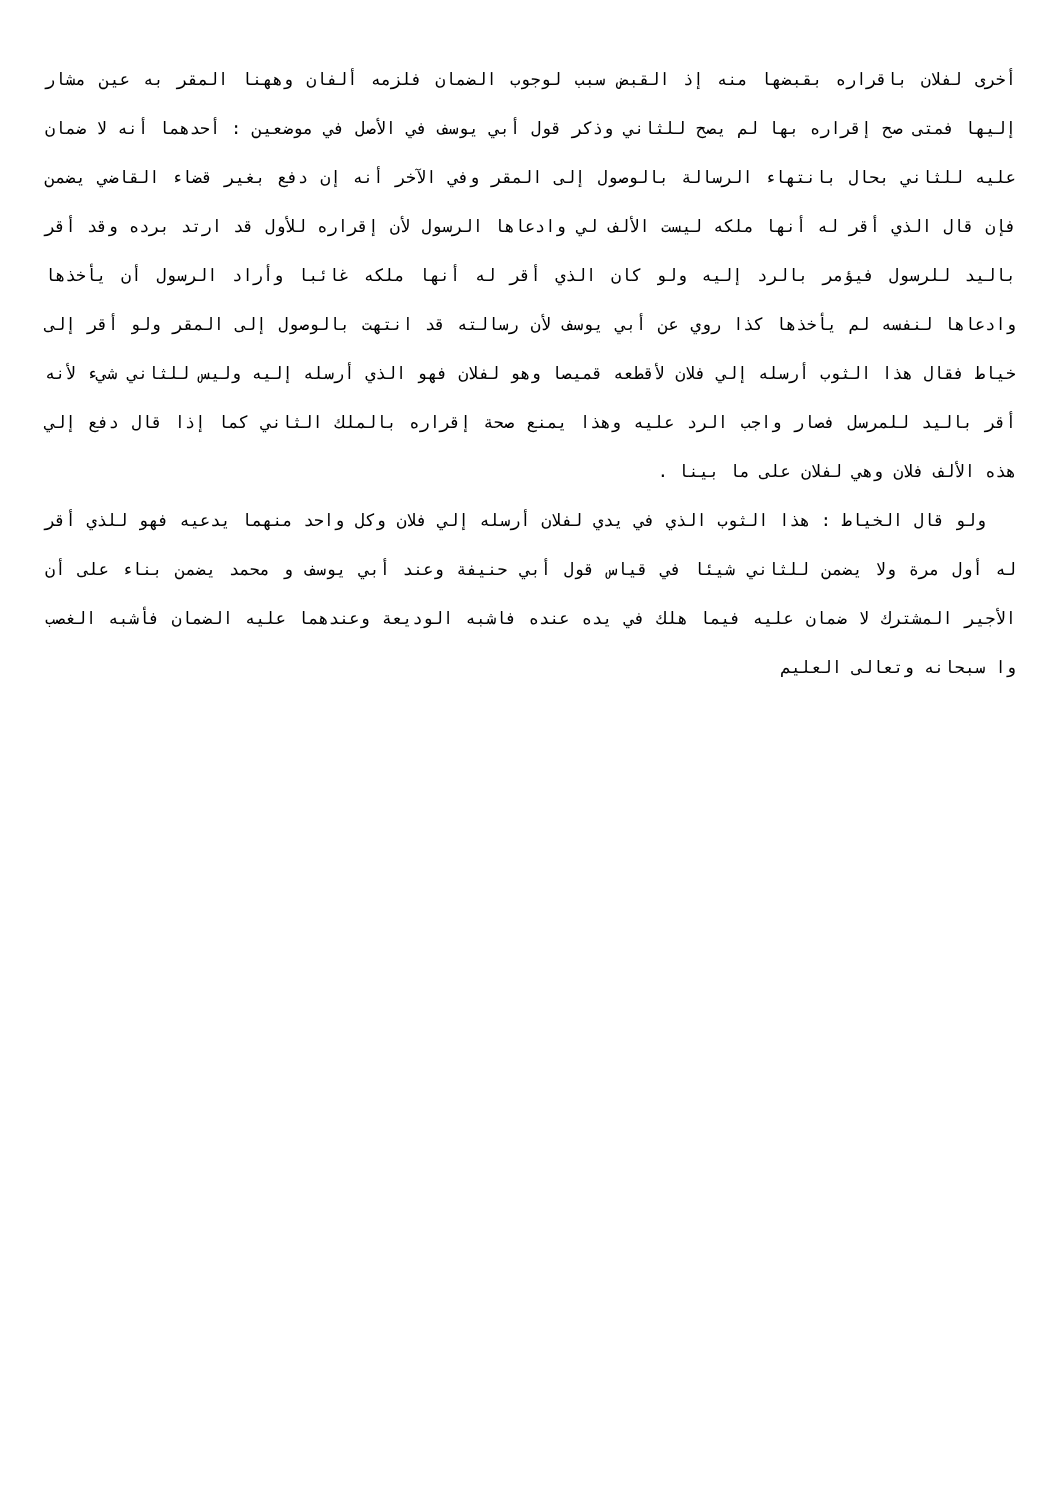أخرى لفلان باقراره بقبضها منه إذ القبض سبب لوجوب الضمان فلزمه ألفان وههنا المقر به عين مشار إليها فمتى صح إقراره بها لم يصح للثاني وذكر قول أبي يوسف في الأصل في موضعين : أحدهما أنه لا ضمان عليه للثاني بحال بانتهاء الرسالة بالوصول إلى المقر وفي الآخر أنه إن دفع بغير قضاء القاضي يضمن فإن قال الذي أقر له أنها ملكه ليست الألف لي وادعاها الرسول لأن إقراره للأول قد ارتد برده وقد أقر باليد للرسول فيؤمر بالرد إليه ولو كان الذي أقر له أنها ملكه غائبا وأراد الرسول أن يأخذها وادعاها لنفسه لم يأخذها كذا روي عن أبي يوسف لأن رسالته قد انتهت بالوصول إلى المقر ولو أقر إلى خياط فقال هذا الثوب أرسله إلي فلان لأقطعه قميصا وهو لفلان فهو الذي أرسله إليه وليس للثاني شيء لأنه أقر باليد للمرسل فصار واجب الرد عليه وهذا يمنع صحة إقراره بالملك الثاني كما إذا قال دفع إلي هذه الألف فلان وهي لفلان على ما بينا .
ولو قال الخياط : هذا الثوب الذي في يدي لفلان أرسله إلي فلان وكل واحد منهما يدعيه فهو للذي أقر له أول مرة ولا يضمن للثاني شيئا في قياس قول أبي حنيفة وعند أبي يوسف و محمد يضمن بناء على أن الأجير المشترك لا ضمان عليه فيما هلك في يده عنده فاشبه الوديعة وعندهما عليه الضمان فأشبه الغصب وا سبحانه وتعالى العليم